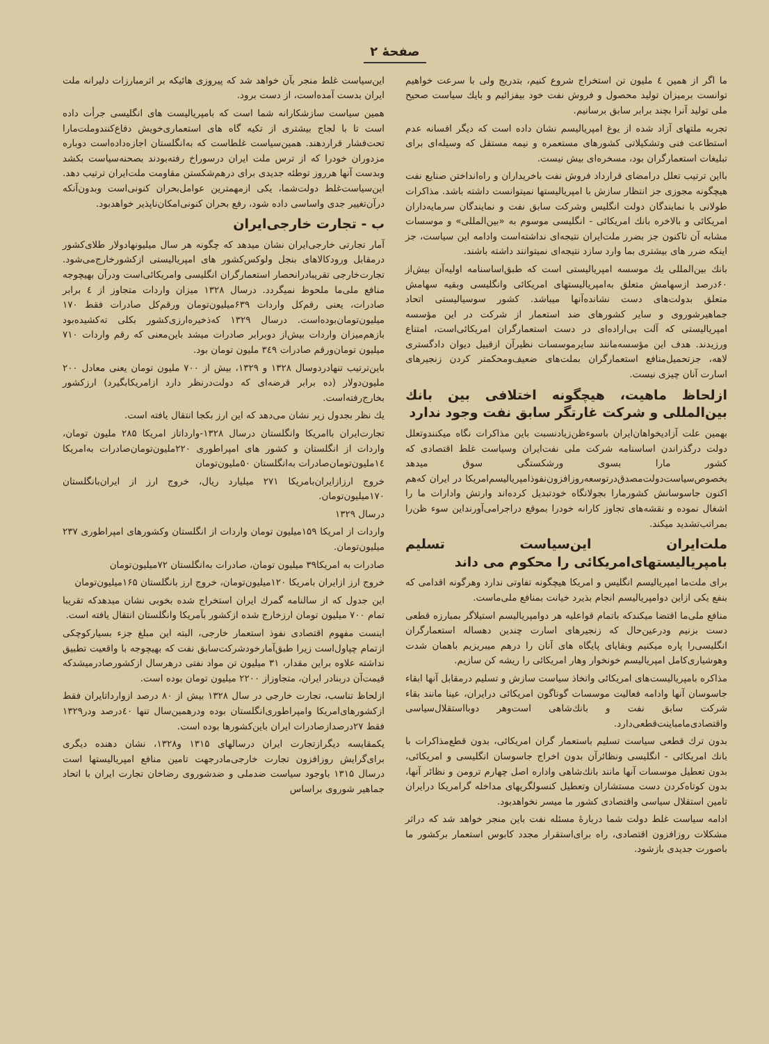صفحهٔ ۲
ما اگر از همین ٤ ملیون تن استخراج شروع کنیم، بتدریج ولی با سرعت خواهیم توانست برمیزان تولید محصول و فروش نفت خود بیفزائیم و بایك سیاست صحیح ملی تولید آنرا بچند برابر سابق برسانیم.
تجربه ملتهای آزاد شده از یوغ امپریالیسم نشان داده است که دیگر افسانه عدم استطاعت فنی وتشکیلاتی کشورهای مستعمره و نیمه مستقل که وسیله‌ای برای تبلیغات استعمارگران بود، مسخره‌ای بیش نیست.
بااین ترتیب تعلل درامضای قرارداد فروش نفت باخریداران و راه‌انداختن صنایع نفت هیچگونه مجوزی جز انتظار سازش با امپریالیستها نمیتوانست داشته باشد. مذاکرات طولانی با نمایندگان دولت انگلیس وشرکت سابق نفت و نمایندگان سرمایه‌داران امریکائی و بالاخره بانك امریکائی - انگلیسی موسوم به «بین‌المللی» و موسسات مشابه آن تاکنون جز بضرر ملت‌ایران نتیجه‌ای نداشته‌است وادامه این سیاست، جز اینکه ضرر های بیشتری بما وارد سازد نتیجه‌ای نمیتوانند داشته باشند.
بانك بین‌المللی یك موسسه امپریالیستی است که طبق‌اساسنامه اولیه‌آن بیش‌از ۶۰درصد ازسهامش متعلق به‌امپریالیستهای امریکائی وانگلیسی وبقیه سهامش متعلق بدولت‌های دست نشانده‌آنها میباشد. کشور سوسیالیستی اتحاد جماهیرشوروی و سایر کشورهای ضد استعمار از شرکت در این مؤسسه امپریالیستی که آلت بی‌اراده‌ای در دست استعمارگران امریکائی‌است، امتناع ورزیدند. هدف این مؤسسه‌مانند سایرموسسات نظیرآن ازقبیل دیوان دادگستری لاهه، جزتحمیل‌منافع استعمارگران بملت‌های ضعیف‌ومحکمتر کردن زنجیرهای اسارت آنان چیزی نیست.
ازلحاظ ماهیت، هیچگونه اختلافی بین بانك بین‌المللی و شرکت غارتگر سابق نفت وجود ندارد
بهمین علت آزادیخواهان‌ایران باسوءظن‌زیادنسبت باین مذاکرات نگاه میکنندوتعلل دولت درگذراندن اساسنامه شرکت ملی نفت‌ایران وسیاست غلط اقتصادی که کشور مارا بسوی ورشکستگی سوق میدهد بخصوص‌سیاست‌دولت‌مصدق‌درتوسعه‌روزافزون‌نفوذامپریالیسم‌امریکا در ایران که‌هم اکنون جاسوسانش کشورمارا بجولانگاه خودتبدیل کرده‌اند وارتش وادارات ما را اشغال نموده و نقشه‌های تجاوز کارانه خودرا بموقع دراجرامی‌آورند‌این سوء ظن‌را بمراتب‌تشدید میکند.
ملت‌ایران این‌سیاست تسلیم بامپریالیستهای‌امریکائی را محکوم می داند
برای ملت‌ما امپریالیسم انگلیس و امریکا هیچگونه تفاوتی ندارد وهرگونه اقدامی که بنفع یکی ازاین دوامپریالیسم انجام بذیرد خیانت بمنافع ملی‌ماست.
منافع ملی‌ما اقتضا میکندکه باتمام قوا‌علیه هر دوامپریالیسم استیلاگر بمبارزه قطعی دست بزنیم ودرعین‌حال که زنجیرهای اسارت چندین دهساله استعمارگران انگلیسی‌را پاره میکنیم وبقایای پایگاه های آنان را درهم میبریزیم باهمان شدت وهوشیاری‌کامل امپریالیسم خونخوار وهار امریکائی را ریشه کن سازیم.
مذاکره بامپریالیست‌های امریکائی واتخاذ سیاست سازش و تسلیم درمقابل آنها ابقاء جاسوسان آنها وادامه فعالیت موسسات گوناگون امریکائی درایران، عینا مانند بقاء شرکت سابق نفت و بانك‌شاهی است‌وهر دوبااستقلال‌سیاسی واقتصادی‌مامباینت‌قطعی‌دارد.
بدون ترك قطعی سیاست تسلیم باستعمار گران امریکائی، بدون قطع‌مذاکرات با بانك امریکائی - انگلیسی ونظائرآن بدون اخراج جاسوسان انگلیسی و امریکائی، بدون تعطیل موسسات آنها مانند بانك‌شاهی واداره اصل چهارم ترومن و نظائر آنها، بدون کوتاه‌کردن دست مستشاران وتعطیل کنسولگریهای مداخله گرامریکا درایران تامین استقلال سیاسی واقتصادی کشور ما میسر نخواهدبود.
ادامه سیاست غلط دولت شما دربارهٔ مسئله نفت باین منجر خواهد شد که دراثر مشکلات روزافزون اقتصادی، راه برای‌استقرار مجدد کابوس استعمار برکشور ما باصورت جدیدی بازشود.
این‌سیاست غلط منجر بآن خواهد شد که پیروزی هائیکه بر اثرمبارزات دلیرانه ملت ایران بدست آمده‌است، از دست برود.
همین سیاست سازشکارانه شما است که بامپریالیست های انگلیسی جرأت داده است تا با لجاج بیشتری از تکیه گاه های استعماری‌خویش دفاع‌کنندوملت‌مارا تحت‌فشار قراردهند. همین‌سیاست غلطاست که به‌انگلستان اجازه‌داده‌است دوباره مزدوران خودرا که از ترس ملت ایران درسوراخ رفته‌بودند بصحنه‌سیاست بکشد وبدست آنها هرروز توطئه جدیدی برای درهم‌شکستن مقاومت ملت‌ایران ترتیب دهد. این‌سیاست‌غلط دولت‌شما، یکی ازمهمترین عوامل‌بحران کنونی‌است وبدون‌آنکه درآن‌تغییر جدی واساسی داده شود، رفع بحران کنونی‌امکان‌ناپذیر خواهدبود.
ب - تجارت خارجی‌ایران
آمار تجارتی خارجی‌ایران نشان میدهد که چگونه هر سال میلیونهادولار طلای‌کشور درمقابل ورودکالاهای بنجل ولوکس‌کشور های امپریالیستی ازکشورخارج‌می‌شود. تجارت‌خارجی تقریبادرانحصار استعمارگران انگلیسی وامریکائی‌است ودرآن بهیچوجه منافع ملی‌ما ملحوظ نمیگردد. درسال ۱۳۲۸ میزان واردات متجاوز از ٤ برابر صادرات، یعنی رقم‌کل واردات ۶۳۹میلیون‌تومان ورقم‌کل صادرات فقط ۱۷۰ میلیون‌تومان‌بوده‌است. درسال ۱۳۲۹ که‌ذخیره‌ارزی‌کشور بکلی ته‌کشیده‌بود بازهم‌میزان واردات بیش‌از دوبرابر صادرات میشد باین‌معنی که رقم واردات ۷۱۰ میلیون تومان‌ورقم صادرات ۳٤۹ ملیون تومان بود.
باین‌ترتیب تنهادردوسال ۱۳۲۸ و ۱۳۲۹، بیش از ۷۰۰ ملیون تومان یعنی معادل ۲۰۰ ملیون‌دولار (ده برابر قرضه‌ای که دولت‌درنظر دارد ازامریکابگیرد) ارزکشور بخارج‌رفته‌است.
یك نظر بجدول زیر نشان می‌دهد که این ارز بکجا انتقال یافته است.
تجارت‌ایران باامریکا وانگلستان درسال ۱۳۲۸-وارداتاز امریکا ۲۸۵ ملیون تومان، واردات از انگلستان و کشور های امپراطوری ۲۲۰ملیون‌تومان‌صادرات به‌امریکا ۱٤ملیون‌تومان‌صادرات به‌انگلستان ۵۰ملیون‌تومان
خروج ارزازایران‌بامریکا ۲۷۱ میلیارد ریال، خروج ارز از ایران‌بانگلستان ۱۷۰میلیون‌تومان.
درسال ۱۳۲۹
واردات از امریکا ۱۵۹میلیون تومان واردات از انگلستان وکشورهای امپراطوری ۲۳۷ میلیون‌تومان.
صادرات به امریکا۳۹ میلیون تومان، صادرات به‌انگلستان ۷۲میلیون‌تومان
خروج ارز ازایران بامریکا ۱۲۰میلیون‌تومان، خروج ارز بانگلستان ۱۶۵میلیون‌تومان
این جدول که از سالنامه گمرك ایران استخراج شده بخوبی نشان میدهد‌که تقریبا تمام ۷۰۰ میلیون تومان ارزخارج شده ازکشور بآمریکا وانگلستان انتقال یافته است.
اینست مفهوم اقتصادی نفوذ استعمار خارجی، البته این مبلغ جزء بسیارکوچکی ازتمام چپاول‌است زیرا طبق‌آمارخودشرکت‌سابق نفت که بهیچوجه با واقعیت تطبیق نداشته علاوه براین مقدار، ۳۱ میلیون تن مواد نفتی درهرسال ازکشورصادرمیشدکه قیمت‌آن دربنادر ایران، متجاوزاز ۲۲۰۰ میلیون تومان بوده است.
ازلحاظ تناسب، تجارت خارجی در سال ۱۳۲۸ بیش از ۸۰ درصد ازوارداتایران فقط ازکشورهای‌امریکا وامپراطوری‌انگلستان بوده ودرهمین‌سال تنها ٤۰درصد ودر۱۳۲۹ فقط ۲۷درصدازصادرات ایران باین‌کشورها بوده است.
یکمقایسه دیگرازتجارت ایران درسالهای ۱۳۱۵ و۱۳۲۸، نشان دهنده دیگری برای‌گرایش روزافزون تجارت خارجی‌مادرجهت تامین منافع امپریالیستها است درسال ۱۳۱۵ باوجود سیاست ضدملی و ضدشوروی رضاخان تجارت ایران با اتحاد جماهیر شوروی براساس